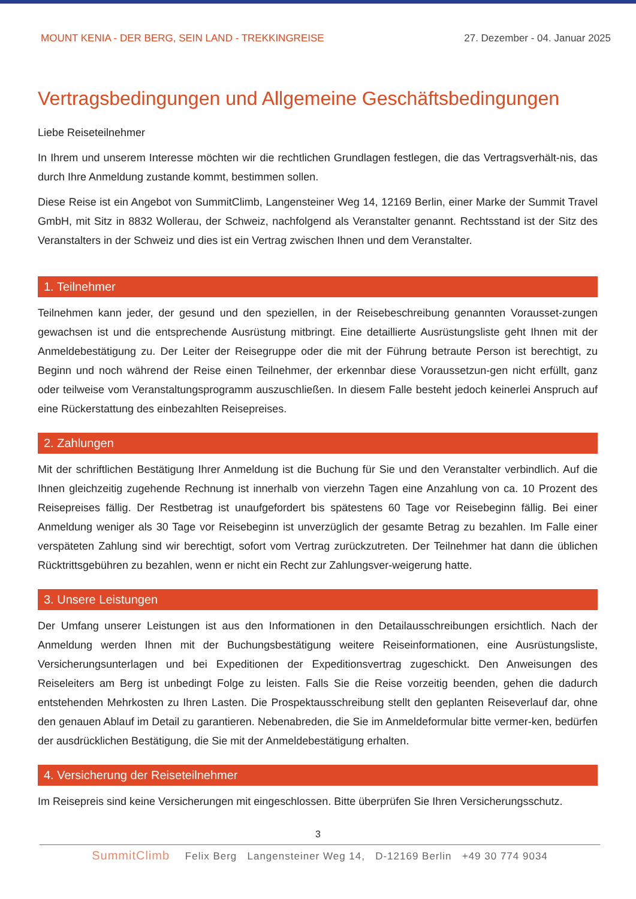MOUNT KENIA - DER BERG, SEIN LAND - TREKKINGREISE
27. Dezember - 04. Januar 2025
Vertragsbedingungen und Allgemeine Geschäftsbedingungen
Liebe Reiseteilnehmer
In Ihrem und unserem Interesse möchten wir die rechtlichen Grundlagen festlegen, die das Vertragsverhält-nis, das durch Ihre Anmeldung zustande kommt, bestimmen sollen.
Diese Reise ist ein Angebot von SummitClimb, Langensteiner Weg 14, 12169 Berlin, einer Marke der Summit Travel GmbH, mit Sitz in 8832 Wollerau, der Schweiz, nachfolgend als Veranstalter genannt. Rechtsstand ist der Sitz des Veranstalters in der Schweiz und dies ist ein Vertrag zwischen Ihnen und dem Veranstalter.
1. Teilnehmer
Teilnehmen kann jeder, der gesund und den speziellen, in der Reisebeschreibung genannten Vorausset-zungen gewachsen ist und die entsprechende Ausrüstung mitbringt. Eine detaillierte Ausrüstungsliste geht Ihnen mit der Anmeldebestätigung zu. Der Leiter der Reisegruppe oder die mit der Führung betraute Person ist berechtigt, zu Beginn und noch während der Reise einen Teilnehmer, der erkennbar diese Voraussetzun-gen nicht erfüllt, ganz oder teilweise vom Veranstaltungsprogramm auszuschließen. In diesem Falle besteht jedoch keinerlei Anspruch auf eine Rückerstattung des einbezahlten Reisepreises.
2. Zahlungen
Mit der schriftlichen Bestätigung Ihrer Anmeldung ist die Buchung für Sie und den Veranstalter verbindlich. Auf die Ihnen gleichzeitig zugehende Rechnung ist innerhalb von vierzehn Tagen eine Anzahlung von ca. 10 Prozent des Reisepreises fällig. Der Restbetrag ist unaufgefordert bis spätestens 60 Tage vor Reisebeginn fällig. Bei einer Anmeldung weniger als 30 Tage vor Reisebeginn ist unverzüglich der gesamte Betrag zu bezahlen. Im Falle einer verspäteten Zahlung sind wir berechtigt, sofort vom Vertrag zurückzutreten. Der Teilnehmer hat dann die üblichen Rücktrittsgebühren zu bezahlen, wenn er nicht ein Recht zur Zahlungsver-weigerung hatte.
3. Unsere Leistungen
Der Umfang unserer Leistungen ist aus den Informationen in den Detailausschreibungen ersichtlich. Nach der Anmeldung werden Ihnen mit der Buchungsbestätigung weitere Reiseinformationen, eine Ausrüstungsliste, Versicherungsunterlagen und bei Expeditionen der Expeditionsvertrag zugeschickt. Den Anweisungen des Reiseleiters am Berg ist unbedingt Folge zu leisten. Falls Sie die Reise vorzeitig beenden, gehen die dadurch entstehenden Mehrkosten zu Ihren Lasten. Die Prospektausschreibung stellt den geplanten Reiseverlauf dar, ohne den genauen Ablauf im Detail zu garantieren. Nebenabreden, die Sie im Anmeldeformular bitte vermer-ken, bedürfen der ausdrücklichen Bestätigung, die Sie mit der Anmeldebestätigung erhalten.
4. Versicherung der Reiseteilnehmer
Im Reisepreis sind keine Versicherungen mit eingeschlossen. Bitte überprüfen Sie Ihren Versicherungsschutz.
3
SummitClimb Felix Berg Langensteiner Weg 14, D-12169 Berlin +49 30 774 9034